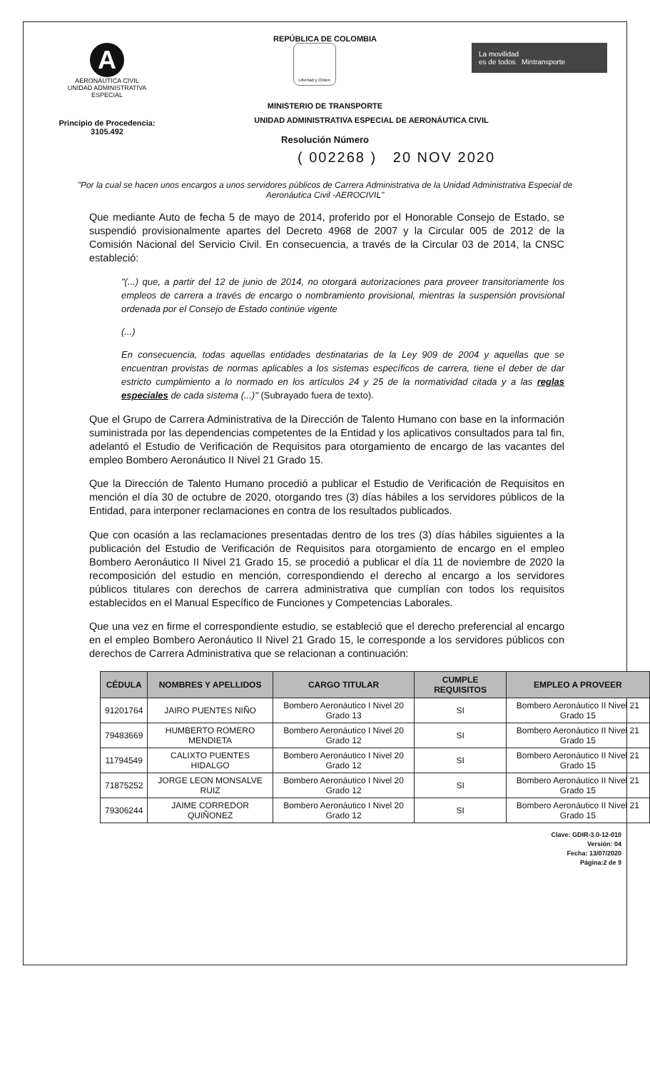REPÚBLICA DE COLOMBIA
A
AERONÁUTICA CIVIL
UNIDAD ADMINISTRATIVA ESPECIAL
Libertad y Orden
La movilidad
es de todos Mintransporte
MINISTERIO DE TRANSPORTE
Principio de Procedencia: 3105.492
UNIDAD ADMINISTRATIVA ESPECIAL DE AERONÁUTICA CIVIL
Resolución Número
( 002268 ) 20 NOV 2020
"Por la cual se hacen unos encargos a unos servidores públicos de Carrera Administrativa de la Unidad Administrativa Especial de Aeronáutica Civil -AEROCIVIL"
Que mediante Auto de fecha 5 de mayo de 2014, proferido por el Honorable Consejo de Estado, se suspendió provisionalmente apartes del Decreto 4968 de 2007 y la Circular 005 de 2012 de la Comisión Nacional del Servicio Civil. En consecuencia, a través de la Circular 03 de 2014, la CNSC estableció:
"(...) que, a partir del 12 de junio de 2014, no otorgará autorizaciones para proveer transitoriamente los empleos de carrera a través de encargo o nombramiento provisional, mientras la suspensión provisional ordenada por el Consejo de Estado continúe vigente
(...)
En consecuencia, todas aquellas entidades destinatarias de la Ley 909 de 2004 y aquellas que se encuentran provistas de normas aplicables a los sistemas específicos de carrera, tiene el deber de dar estricto cumplimiento a lo normado en los artículos 24 y 25 de la normatividad citada y a las reglas especiales de cada sistema (...)" (Subrayado fuera de texto).
Que el Grupo de Carrera Administrativa de la Dirección de Talento Humano con base en la información suministrada por las dependencias competentes de la Entidad y los aplicativos consultados para tal fin, adelantó el Estudio de Verificación de Requisitos para otorgamiento de encargo de las vacantes del empleo Bombero Aeronáutico II Nivel 21 Grado 15.
Que la Dirección de Talento Humano procedió a publicar el Estudio de Verificación de Requisitos en mención el día 30 de octubre de 2020, otorgando tres (3) días hábiles a los servidores públicos de la Entidad, para interponer reclamaciones en contra de los resultados publicados.
Que con ocasión a las reclamaciones presentadas dentro de los tres (3) días hábiles siguientes a la publicación del Estudio de Verificación de Requisitos para otorgamiento de encargo en el empleo Bombero Aeronáutico II Nivel 21 Grado 15, se procedió a publicar el día 11 de noviembre de 2020 la recomposición del estudio en mención, correspondiendo el derecho al encargo a los servidores públicos titulares con derechos de carrera administrativa que cumplían con todos los requisitos establecidos en el Manual Específico de Funciones y Competencias Laborales.
Que una vez en firme el correspondiente estudio, se estableció que el derecho preferencial al encargo en el empleo Bombero Aeronáutico II Nivel 21 Grado 15, le corresponde a los servidores públicos con derechos de Carrera Administrativa que se relacionan a continuación:
| CÉDULA | NOMBRES Y APELLIDOS | CARGO TITULAR | CUMPLE REQUISITOS | EMPLEO A PROVEER |
| --- | --- | --- | --- | --- |
| 91201764 | JAIRO PUENTES NIÑO | Bombero Aeronáutico I Nivel 20 Grado 13 | SI | Bombero Aeronáutico II Nivel 21 Grado 15 |
| 79483669 | HUMBERTO ROMERO MENDIETA | Bombero Aeronáutico I Nivel 20 Grado 12 | SI | Bombero Aeronáutico II Nivel 21 Grado 15 |
| 11794549 | CALIXTO PUENTES HIDALGO | Bombero Aeronáutico I Nivel 20 Grado 12 | SI | Bombero Aeronáutico II Nivel 21 Grado 15 |
| 71875252 | JORGE LEON MONSALVE RUIZ | Bombero Aeronáutico I Nivel 20 Grado 12 | SI | Bombero Aeronáutico II Nivel 21 Grado 15 |
| 79306244 | JAIME CORREDOR QUIÑONEZ | Bombero Aeronáutico I Nivel 20 Grado 12 | SI | Bombero Aeronáutico II Nivel 21 Grado 15 |
Clave: GDIR-3.0-12-010
Versión: 04
Fecha: 13/07/2020
Página:2 de 9